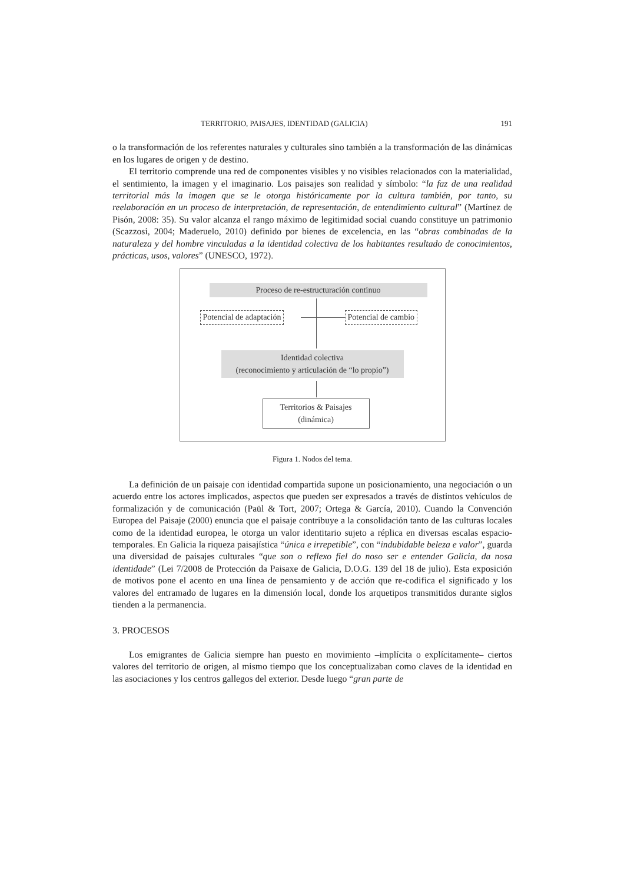TERRITORIO, PAISAJES, IDENTIDAD (GALICIA) 191
o la transformación de los referentes naturales y culturales sino también a la transformación de las dinámicas en los lugares de origen y de destino.
El territorio comprende una red de componentes visibles y no visibles relacionados con la materialidad, el sentimiento, la imagen y el imaginario. Los paisajes son realidad y símbolo: “la faz de una realidad territorial más la imagen que se le otorga históricamente por la cultura también, por tanto, su reelaboración en un proceso de interpretación, de representación, de entendimiento cultural” (Martínez de Pisón, 2008: 35). Su valor alcanza el rango máximo de legitimidad social cuando constituye un patrimonio (Scazzosi, 2004; Maderuelo, 2010) definido por bienes de excelencia, en las “obras combinadas de la naturaleza y del hombre vinculadas a la identidad colectiva de los habitantes resultado de conocimientos, prácticas, usos, valores” (UNESCO, 1972).
Proceso de re-estructuración continuo
Potencial de adaptación Potencial de cambio
Identidad colectiva
(reconocimiento y articulación de “lo propio”)
Territorios & Paisajes
(dinámica)
Figura 1. Nodos del tema.
La definición de un paisaje con identidad compartida supone un posicionamiento, una negociación o un acuerdo entre los actores implicados, aspectos que pueden ser expresados a través de distintos vehículos de formalización y de comunicación (Paül & Tort, 2007; Ortega & García, 2010). Cuando la Convención Europea del Paisaje (2000) enuncia que el paisaje contribuye a la consolidación tanto de las culturas locales como de la identidad europea, le otorga un valor identitario sujeto a réplica en diversas escalas espacio-temporales. En Galicia la riqueza paisajística “única e irrepetible”, con “indubidable beleza e valor”, guarda una diversidad de paisajes culturales “que son o reflexo fiel do noso ser e entender Galicia, da nosa identidade” (Lei 7/2008 de Protección da Paisaxe de Galicia, D.O.G. 139 del 18 de julio). Esta exposición de motivos pone el acento en una línea de pensamiento y de acción que re-codifica el significado y los valores del entramado de lugares en la dimensión local, donde los arquetipos transmitidos durante siglos tienden a la permanencia.
3. PROCESOS
Los emigrantes de Galicia siempre han puesto en movimiento –implícita o explícitamente– ciertos valores del territorio de origen, al mismo tiempo que los conceptualizaban como claves de la identidad en las asociaciones y los centros gallegos del exterior. Desde luego “gran parte de